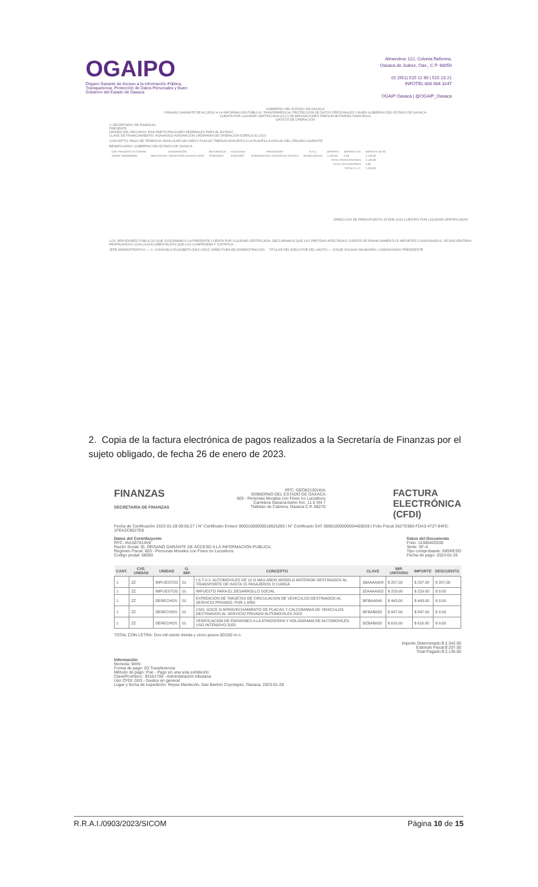OGAIPO
Órgano Garante de Acceso a la Información Pública, Transparencia, Protección de Datos Personales y Buen Gobierno del Estado de Oaxaca
Almendros 122, Colonia Reforma,
Oaxaca de Juárez, Oax., C.P. 68050
01 (951) 515 11 90 | 515 23 21
INFOTEL 800 004 3247
OGAIP Oaxaca | @OGAIP_Oaxaca
GOBIERNO DEL ESTADO DE OAXACA
ORGANO GARANTE DE ACCESO A LA INFORMACIÓN PÚBLICA, TRANSPARENCIA, PROTECCIÓN DE DATOS PERSONALES Y BUEN GOBIERNO DEL ESTADO DE OAXACA
CUENTA POR LIQUIDAR CERTIFICADA (CLC) DE EROGACIONES PRESUPUESTARIAS PARA PAGO
GASTOS DE OPERACION
C.SECRETARIO DE FINANZAS
PRESENTE
ORIGEN DEL RECURSO: EAA-PARTICIPACIONES FEDERALES PARA EL ESTADO
CLAVE DE FINANCIAMIENTO: ASAAA0423-ASIGNACIÓN ORDINARIA DE OPERACIÓN EJERCICIO 2023
CONCEPTO: PAGO DE TENENCIA VEHICULAR GM CHEVY PLACAS TME5143 ADSCRITO A LA PLANTILLA OFICIAL DEL ORGANO GARANTE
BENEFICIARIO: GOBIERNO DEL ESTADO DE OAXACA
| CVE PRESUP/CTA CONTAB | DESCRIPCIÓN | REFERENCIA | FECHA REF. | PROVEEDOR | R.F.C. | IMPORTE | IMPORTE IVA | IMPORTE NETO |
| --- | --- | --- | --- | --- | --- | --- | --- | --- |
| 405001-16500000001 | IMPUESTOS Y DERECHOS VEHICULARES | V230104547 | 24/01/2023 | GOBIERNO DEL ESTADO DE OAXACA | GEO621201KIA | 2,135.00 | 0.00 | 2,135.00 |
| TOTAL PERCEPCIONES | | | | | | | | 2,135.00 |
| TOTAL RETENCIONES | | | | | | | | 0.00 |
| TOTAL C.L.C. | | | | | | | | 2,135.00 |
DIRECCIÓN DE PRESUPUESTO 25 ENE 2023 CUENTAS POR LIQUIDAR CERTIFICADAS
LOS SERVIDORES PÚBLICOS QUE SUSCRIBIMOS LA PRESENTE CUENTA POR LIQUIDAR CERTIFICADA, DECLARAMOS QUE LAS PARTIDAS AFECTADAS, FUENTE DE FINANCIAMIENTO E IMPORTES CONSIGNADOS, SE ENCUENTRAN RESPALDADOS CON LA DOCUMENTACIÓN QUE LOS COMPRUEBA Y JUSTIFICA...
JEFE ADMINISTRATIVO — C. CONSUELO ELIZABETH DÍAZ CRUZ, DIRECTORA DE ADMINISTRACIÓN TITULAR DEL EJECUTOR DEL GASTO — JOSUÉ SOLANA SALMORÁN, COMISIONADO PRESIDENTE
2. Copia de la factura electrónica de pagos realizados a la Secretaría de Finanzas por el sujeto obligado, de fecha 26 de enero de 2023.
FINANZAS
SECRETARÍA DE FINANZAS
RFC: GEO621201KIA
GOBIERNO DEL ESTADO DE OAXACA
603 - Personas Morales con Fines no Lucrativos
Carretera Oaxaca-Istmo Km. 11.5 SN 7
Tlalixtac de Cabrera, Oaxaca C.P. 68270
FACTURA
ELECTRÓNICA
(CFDI)
Fecha de Certificación 2023-01-28 09:56:27 | N° Certificado Emisor 00001000000516625285 | N° Certificado SAT 00001000000504465028 | Folio Fiscal 2627D360-FDA3-4727-84FE-1FEA2C8027E8
Datos del Contribuyente
RFC: IAI1507014V8
Razón Social: EL ORGANO GARANTE DE ACCESO A LA INFORMACION PUBLICA,
Regimen Fiscal: 603 - Personas Morales con Fines no Lucrativos
Codigo postal: 68050
Datos del Documento
Folio: 12300420330
Serie: SF-A
Tipo comprobante: INGRESO
Fecha de pago: 2023-01-26
| CANT. | CVE. UNIDAD | UNIDAD | O. IMP. | CONCEPTO | CLAVE | IMP. UNITARIO | IMPORTE | DESCUENTO |
| --- | --- | --- | --- | --- | --- | --- | --- | --- |
| 1 | ZZ | IMPUESTOS | 01 | I.S.T.U.V. AUTOMOVILES DE 10 O MAS AÑOS MODELO ANTERIOR DESTINADOS AL TRANSPORTE DE HASTA 15 PASAJEROS O CARGA | 1BAAAA004 | $ 207.00 | $ 207.00 | $ 207.00 |
| 1 | ZZ | IMPUESTOS | 01 | IMPUESTO PARA EL DESARROLLO SOCIAL | 1EAAAA002 | $ 229.00 | $ 229.00 | $ 0.00 |
| 1 | ZZ | DERECHOS | 01 | EXPEDICION DE TARJETAS DE CIRCULACION DE VEHICULOS DESTINADOS AL SERVICIO PRIVADO, POR 1 AÑO | 3IFBAA049 | $ 443.00 | $ 443.00 | $ 0.00 |
| 1 | ZZ | DERECHOS | 01 | USO, GOCE O APROVECHAMIENTO DE PLACAS Y CALCOMANIA DE VEHICULOS DESTINADOS AL SERVICIO PRIVADO AUTOMOVILES 2023 | 3IFBAB083 | $ 847.00 | $ 847.00 | $ 0.00 |
| 1 | ZZ | DERECHOS | 01 | VERIFICACION DE EMISIONES A LA ATMOSFERA Y HOLOGRAMA DE AUTOMOVILES USO INTENSIVO 2023 | 3IZBAB003 | $ 616.00 | $ 616.00 | $ 0.00 |
TOTAL CON LETRA: Dos mil ciento treinta y cinco pesos 00/100 m.n.
Importe Determinado:$ 2,342.00
Estimulo Fiscal:$ 207.00
Total Pagado:$ 2,135.00
Información
Moneda: MXN
Forma de pago: 03 Transferencia
Método de pago: Pue - Pago en una sola exhibición
ClaveProdServ.: 93161700 - Administración tributaria
Uso CFDI: G03 - Gastos en general
Lugar y fecha de expedición: Reyes Mantecón, San Bartolo Coyotepec, Oaxaca, 2023-01-28
R.R.A.I./0903/2023/SICOM Página 10 de 15